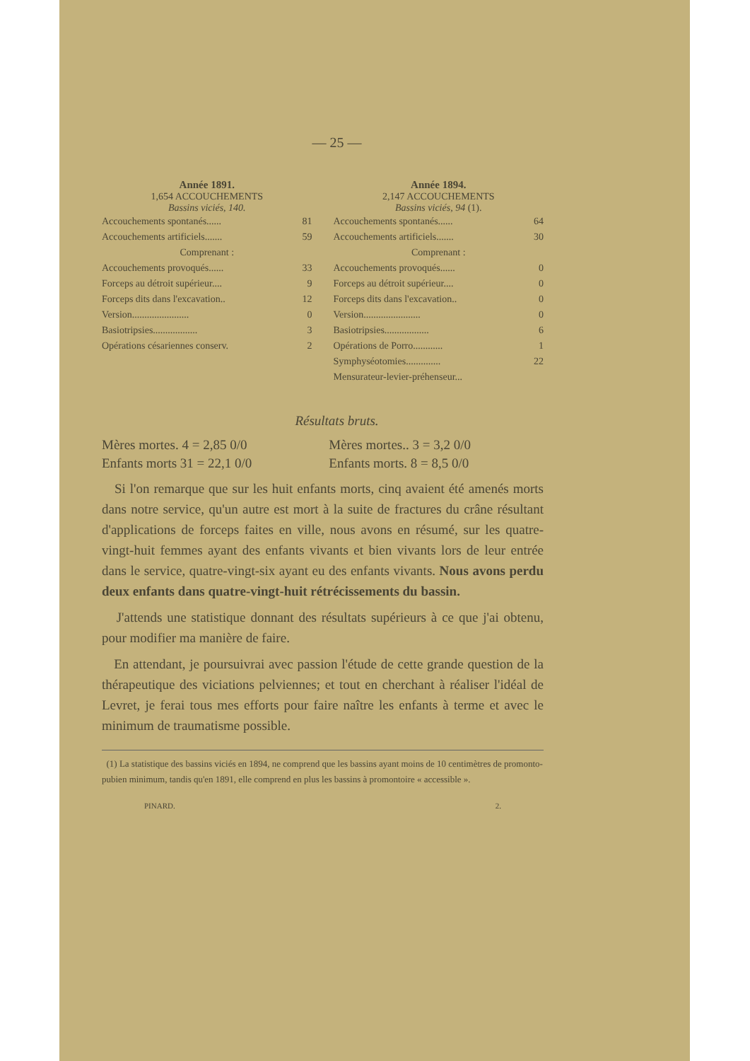— 25 —
Année 1891.
1,654 ACCOUCHEMENTS
Bassins viciés, 140.
| Accouchements spontanés...... | 81 |
| Accouchements artificiels....... | 59 |
| Comprenant : | |
| Accouchements provoqués...... | 33 |
| Forceps au détroit supérieur.... | 9 |
| Forceps dits dans l'excavation.. | 12 |
| Version....................... | 0 |
| Basiotripsies.................. | 3 |
| Opérations césariennes conserv. | 2 |
Année 1894.
2,147 ACCOUCHEMENTS
Bassins viciés, 94 (1).
| Accouchements spontanés...... | 64 |
| Accouchements artificiels....... | 30 |
| Comprenant : | |
| Accouchements provoqués...... | 0 |
| Forceps au détroit supérieur.... | 0 |
| Forceps dits dans l'excavation.. | 0 |
| Version....................... | 0 |
| Basiotripsies.................. | 6 |
| Opérations de Porro............ | 1 |
| Symphyséotomies.............. | 22 |
| Mensurateur-levier-préhenseur... | |
Résultats bruts.
| Mères mortes. 4 = 2,85 0/0 | Mères mortes.. 3 = 3,2 0/0 |
| Enfants morts 31 = 22,1 0/0 | Enfants morts. 8 = 8,5 0/0 |
Si l'on remarque que sur les huit enfants morts, cinq avaient été amenés morts dans notre service, qu'un autre est mort à la suite de fractures du crâne résultant d'applications de forceps faites en ville, nous avons en résumé, sur les quatre-vingt-huit femmes ayant des enfants vivants et bien vivants lors de leur entrée dans le service, quatre-vingt-six ayant eu des enfants vivants. Nous avons perdu deux enfants dans quatre-vingt-huit rétrécissements du bassin.
J'attends une statistique donnant des résultats supérieurs à ce que j'ai obtenu, pour modifier ma manière de faire.
En attendant, je poursuivrai avec passion l'étude de cette grande question de la thérapeutique des viciations pelviennes; et tout en cherchant à réaliser l'idéal de Levret, je ferai tous mes efforts pour faire naître les enfants à terme et avec le minimum de traumatisme possible.
(1) La statistique des bassins viciés en 1894, ne comprend que les bassins ayant moins de 10 centimètres de promonto-pubien minimum, tandis qu'en 1891, elle comprend en plus les bassins à promontoire « accessible ».
PINARD. 2.